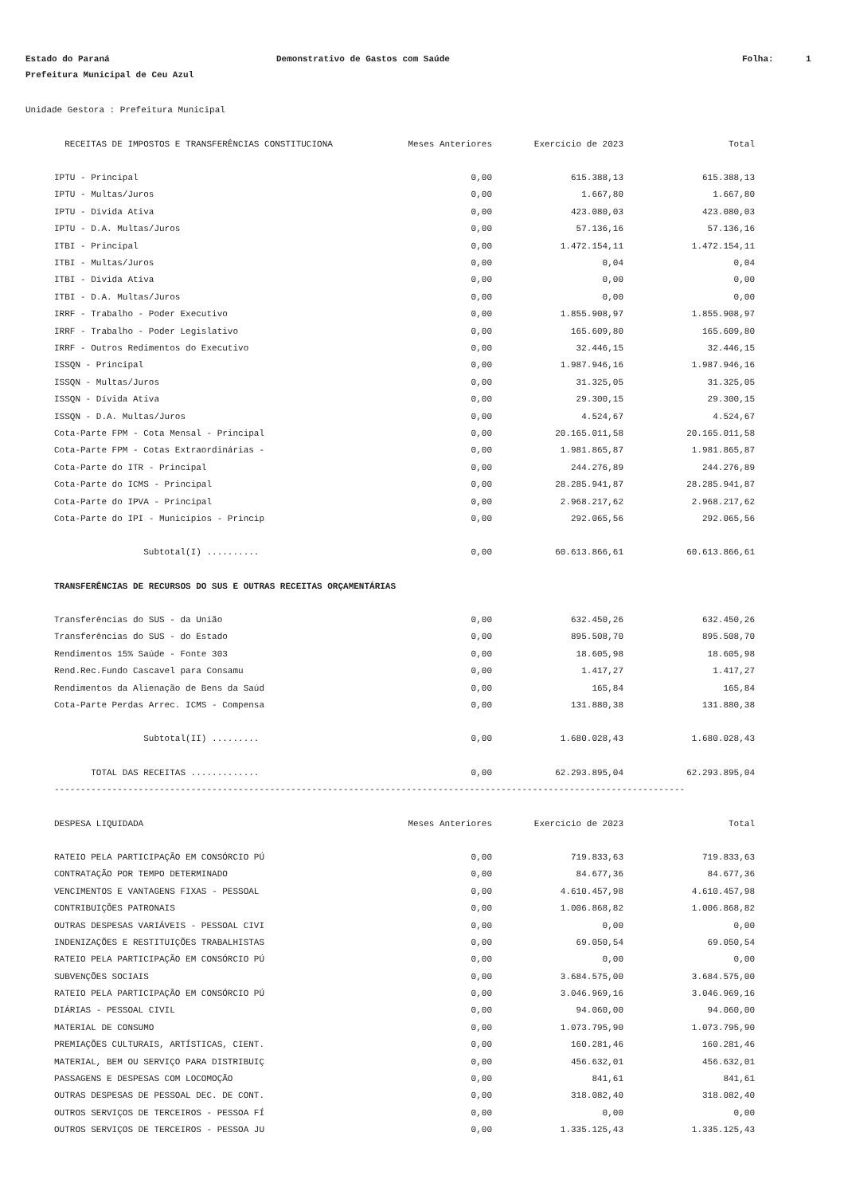Estado do Paraná
Demonstrativo de Gastos com Saúde
Folha:
1
Prefeitura Municipal de Ceu Azul
Unidade Gestora : Prefeitura Municipal
| RECEITAS DE IMPOSTOS E TRANSFERÊNCIAS CONSTITUCIONA | Meses Anteriores | Exercício de 2023 | Total |
| --- | --- | --- | --- |
| IPTU - Principal | 0,00 | 615.388,13 | 615.388,13 |
| IPTU - Multas/Juros | 0,00 | 1.667,80 | 1.667,80 |
| IPTU - Dívida Ativa | 0,00 | 423.080,03 | 423.080,03 |
| IPTU - D.A. Multas/Juros | 0,00 | 57.136,16 | 57.136,16 |
| ITBI - Principal | 0,00 | 1.472.154,11 | 1.472.154,11 |
| ITBI - Multas/Juros | 0,00 | 0,04 | 0,04 |
| ITBI - Dívida Ativa | 0,00 | 0,00 | 0,00 |
| ITBI - D.A. Multas/Juros | 0,00 | 0,00 | 0,00 |
| IRRF - Trabalho - Poder Executivo | 0,00 | 1.855.908,97 | 1.855.908,97 |
| IRRF - Trabalho - Poder Legislativo | 0,00 | 165.609,80 | 165.609,80 |
| IRRF - Outros Redimentos do Executivo | 0,00 | 32.446,15 | 32.446,15 |
| ISSQN - Principal | 0,00 | 1.987.946,16 | 1.987.946,16 |
| ISSQN - Multas/Juros | 0,00 | 31.325,05 | 31.325,05 |
| ISSQN - Dívida Ativa | 0,00 | 29.300,15 | 29.300,15 |
| ISSQN - D.A. Multas/Juros | 0,00 | 4.524,67 | 4.524,67 |
| Cota-Parte FPM - Cota Mensal - Principal | 0,00 | 20.165.011,58 | 20.165.011,58 |
| Cota-Parte FPM - Cotas Extraordinárias - | 0,00 | 1.981.865,87 | 1.981.865,87 |
| Cota-Parte do ITR - Principal | 0,00 | 244.276,89 | 244.276,89 |
| Cota-Parte do ICMS - Principal | 0,00 | 28.285.941,87 | 28.285.941,87 |
| Cota-Parte do IPVA - Principal | 0,00 | 2.968.217,62 | 2.968.217,62 |
| Cota-Parte do IPI - Municípios - Princip | 0,00 | 292.065,56 | 292.065,56 |
| Subtotal(I) .......... | 0,00 | 60.613.866,61 | 60.613.866,61 |
| TRANSFERÊNCIAS DE RECURSOS DO SUS E OUTRAS RECEITAS ORÇAMENTÁRIAS | | | |
| Transferências do SUS - da União | 0,00 | 632.450,26 | 632.450,26 |
| Transferências do SUS - do Estado | 0,00 | 895.508,70 | 895.508,70 |
| Rendimentos 15% Saúde - Fonte 303 | 0,00 | 18.605,98 | 18.605,98 |
| Rend.Rec.Fundo Cascavel para Consamu | 0,00 | 1.417,27 | 1.417,27 |
| Rendimentos da Alienação de Bens da Saúd | 0,00 | 165,84 | 165,84 |
| Cota-Parte Perdas Arrec. ICMS - Compensa | 0,00 | 131.880,38 | 131.880,38 |
| Subtotal(II) ......... | 0,00 | 1.680.028,43 | 1.680.028,43 |
| TOTAL DAS RECEITAS ............. | 0,00 | 62.293.895,04 | 62.293.895,04 |
| ------------------------------------------------------------------------------------------------------------------------ | | | |
| DESPESA LIQUIDADA | Meses Anteriores | Exercício de 2023 | Total |
| RATEIO PELA PARTICIPAÇÃO EM CONSÓRCIO PÚ | 0,00 | 719.833,63 | 719.833,63 |
| CONTRATAÇÃO POR TEMPO DETERMINADO | 0,00 | 84.677,36 | 84.677,36 |
| VENCIMENTOS E VANTAGENS FIXAS - PESSOAL | 0,00 | 4.610.457,98 | 4.610.457,98 |
| CONTRIBUIÇÕES PATRONAIS | 0,00 | 1.006.868,82 | 1.006.868,82 |
| OUTRAS DESPESAS VARIÁVEIS - PESSOAL CIVI | 0,00 | 0,00 | 0,00 |
| INDENIZAÇÕES E RESTITUIÇÕES TRABALHISTAS | 0,00 | 69.050,54 | 69.050,54 |
| RATEIO PELA PARTICIPAÇÃO EM CONSÓRCIO PÚ | 0,00 | 0,00 | 0,00 |
| SUBVENÇÕES SOCIAIS | 0,00 | 3.684.575,00 | 3.684.575,00 |
| RATEIO PELA PARTICIPAÇÃO EM CONSÓRCIO PÚ | 0,00 | 3.046.969,16 | 3.046.969,16 |
| DIÁRIAS - PESSOAL CIVIL | 0,00 | 94.060,00 | 94.060,00 |
| MATERIAL DE CONSUMO | 0,00 | 1.073.795,90 | 1.073.795,90 |
| PREMIAÇÕES CULTURAIS, ARTÍSTICAS, CIENT. | 0,00 | 160.281,46 | 160.281,46 |
| MATERIAL, BEM OU SERVIÇO PARA DISTRIBUIÇ | 0,00 | 456.632,01 | 456.632,01 |
| PASSAGENS E DESPESAS COM LOCOMOÇÃO | 0,00 | 841,61 | 841,61 |
| OUTRAS DESPESAS DE PESSOAL DEC. DE CONT. | 0,00 | 318.082,40 | 318.082,40 |
| OUTROS SERVIÇOS DE TERCEIROS - PESSOA FÍ | 0,00 | 0,00 | 0,00 |
| OUTROS SERVIÇOS DE TERCEIROS - PESSOA JU | 0,00 | 1.335.125,43 | 1.335.125,43 |